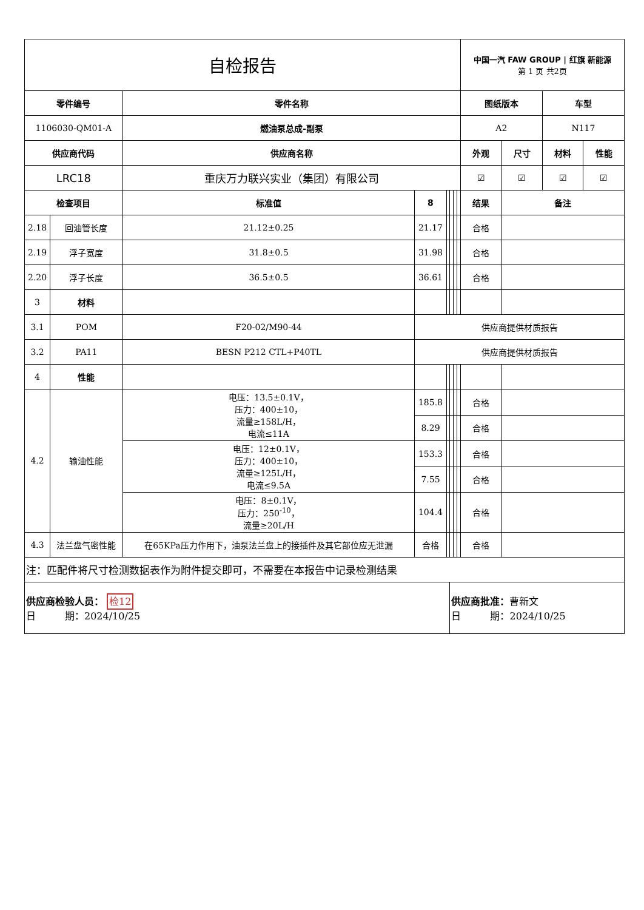| 自检报告 | | | | | | | | | 中国一汽 FAW GROUP / 红旗 新能源 第 1 页 共2页 | | | |
| 零件编号 | | 零件名称 | | | | | | | 图纸版本 | | 车型 | |
| 1106030-QM01-A | | 燃油泵总成-副泵 | | | | | | | A2 | | N117 | |
| 供应商代码 | | 供应商名称 | | | | | | | 外观 | 尺寸 | 材料 | 性能 |
| LRC18 | | 重庆万力联兴实业（集团）有限公司 | | | | | | | ☑ | ☑ | ☑ | ☑ |
| 检查项目 | | 标准值 | 8 | | | | | 结果 | | 备注 | | |
| 2.18 | 回油管长度 | 21.12±0.25 | 21.17 | | | | | 合格 | | | | |
| 2.19 | 浮子宽度 | 31.8±0.5 | 31.98 | | | | | 合格 | | | | |
| 2.20 | 浮子长度 | 36.5±0.5 | 36.61 | | | | | 合格 | | | | |
| 3 | 材料 | | | | | | | | | | | |
| 3.1 | POM | F20-02/M90-44 | 供应商提供材质报告 | | | | | | | | | |
| 3.2 | PA11 | BESN P212 CTL+P40TL | 供应商提供材质报告 | | | | | | | | | |
| 4 | 性能 | | | | | | | | | | | |
| 4.2 | 输油性能 | 电压：13.5±0.1V， 压力：400±10， 流量≥158L/H， 电流≤11A | 185.8 | | | | | 合格 | | | | |
| | | | 8.29 | | | | | 合格 | | | | |
| | | 电压：12±0.1V， 压力：400±10， 流量≥125L/H， 电流≤9.5A | 153.3 | | | | | 合格 | | | | |
| | | | 7.55 | | | | | 合格 | | | | |
| | | 电压：8±0.1V， 压力：250<sup>-10</sup>， 流量≥20L/H | 104.4 | | | | | 合格 | | | | |
| 4.3 | 法兰盘气密性能 | 在65KPa压力作用下，油泵法兰盘上的接插件及其它部位应无泄漏 | 合格 | | | | | 合格 | | | | |
| 注：匹配件将尺寸检测数据表作为附件提交即可，不需要在本报告中记录检测结果 | | | | | | | | | | | | |
| 供应商检验人员： 检12 日 期：2024/10/25 | | | | | 供应商批准： 曹新文 日 期：2024/10/25 | | | | | | | |